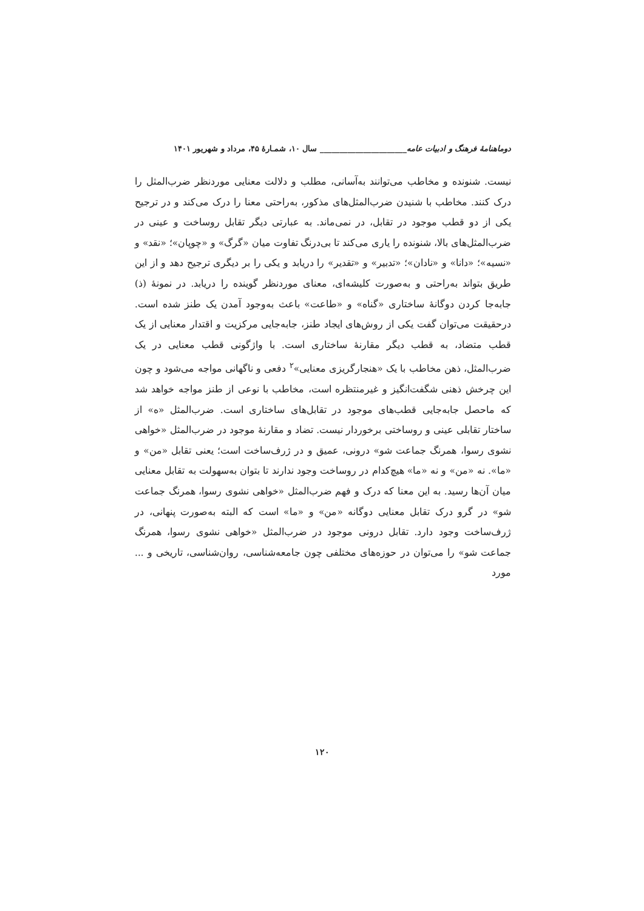دوماهنامهٔ فرهنگ و ادبیات عامه______________________ سال ۱۰، شمـارهٔ ۴۵، مرداد و شهریور ۱۴۰۱
نیست. شنونده و مخاطب می‌توانند به‌آسانی، مطلب و دلالت معنایی موردنظر ضرب‌المثل را درک کنند. مخاطب با شنیدن ضرب‌المثل‌های مذکور، به‌راحتی معنا را درک می‌کند و در ترجیح یکی از دو قطب موجود در تقابل، در نمی‌ماند. به عبارتی دیگر تقابل روساخت و عینی در ضرب‌المثل‌های بالا، شنونده را یاری می‌کند تا بی‌درنگ تفاوت میان «گرگ» و «چوپان»؛ «نقد» و «نسیه»؛ «دانا» و «نادان»؛ «تدبیر» و «تقدیر» را دریابد و یکی را بر دیگری ترجیح دهد و از این طریق بتواند به‌راحتی و به‌صورت کلیشه‌ای، معنای موردنظر گوینده را دریابد. در نمونهٔ (ذ) جابه‌جا کردن دوگانهٔ ساختاری «گناه» و «طاعت» باعث به‌وجود آمدن یک طنز شده است. درحقیقت می‌توان گفت یکی از روش‌های ایجاد طنز، جابه‌جایی مرکزیت و اقتدار معنایی از یک قطب متضاد، به قطب دیگر مقارنهٔ ساختاری است. با واژگونی قطب معنایی در یک ضرب‌المثل، ذهن مخاطب با یک «هنجارگریزی معنایی»<sup>۲</sup> دفعی و ناگهانی مواجه می‌شود و چون این چرخش ذهنی شگفت‌انگیز و غیرمنتظره است، مخاطب با نوعی از طنز مواجه خواهد شد که ماحصل جابه‌جایی قطب‌های موجود در تقابل‌های ساختاری است. ضرب‌المثل «ه» از ساختار تقابلی عینی و روساختی برخوردار نیست. تضاد و مقارنهٔ موجود در ضرب‌المثل «خواهی نشوی رسوا، همرنگ جماعت شو» درونی، عمیق و در ژرف‌ساخت است؛ یعنی تقابل «من» و «ما». نه «من» و نه «ما» هیچ‌کدام در روساخت وجود ندارند تا بتوان به‌سهولت به تقابل معنایی میان آن‌ها رسید. به این معنا که درک و فهم ضرب‌المثل «خواهی نشوی رسوا، همرنگ جماعت شو» در گرو درک تقابل معنایی دوگانه «من» و «ما» است که البته به‌صورت پنهانی، در ژرف‌ساخت وجود دارد. تقابل درونی موجود در ضرب‌المثل «خواهی نشوی رسوا، همرنگ جماعت شو» را می‌توان در حوزه‌های مختلفی چون جامعه‌شناسی، روان‌شناسی، تاریخی و ... مورد
۱۲۰